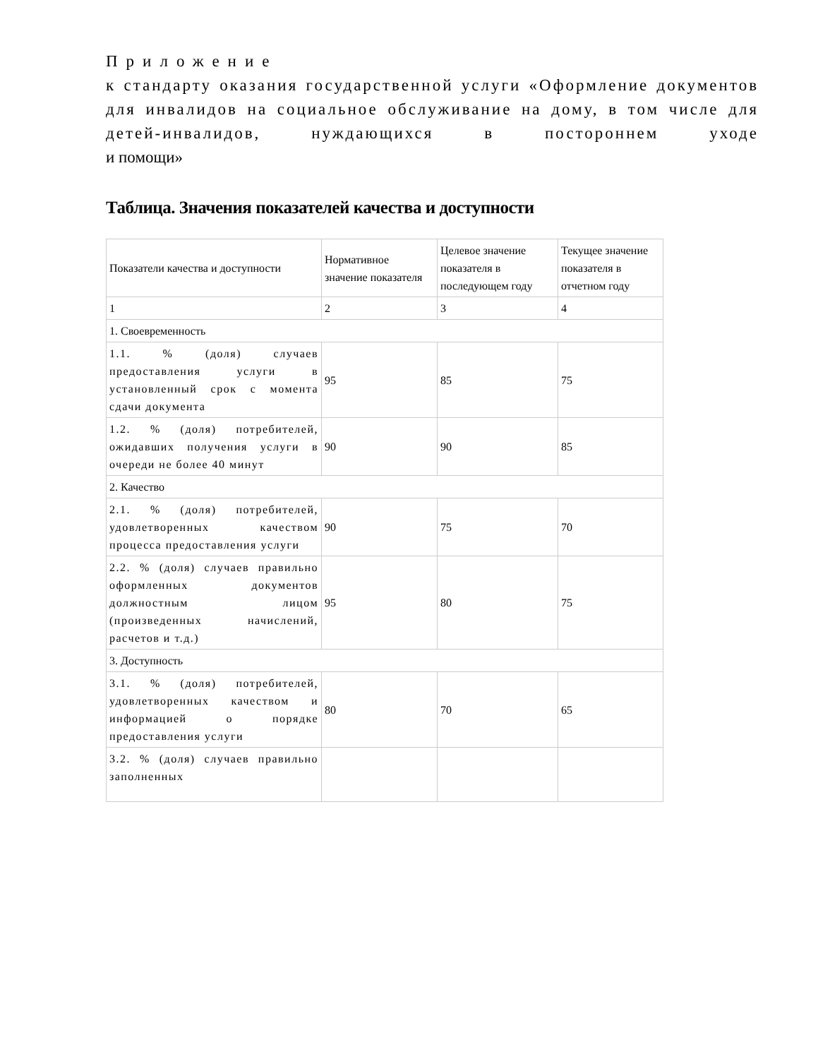Приложение
к стандарту оказания государственной услуги «Оформление документов для инвалидов на социальное обслуживание на дому, в том числе для детей-инвалидов, нуждающихся в постороннем уходе
и помощи»
Таблица. Значения показателей качества и доступности
| Показатели качества и доступности | Нормативное значение показателя | Целевое значение показателя в последующем году | Текущее значение показателя в отчетном году |
| 1 | 2 | 3 | 4 |
| 1. Своевременность | | | |
| 1.1. % (доля) случаев предоставления услуги в установленный срок с момента сдачи документа | 95 | 85 | 75 |
| 1.2. % (доля) потребителей, ожидавших получения услуги в очереди не более 40 минут | 90 | 90 | 85 |
| 2. Качество | | | |
| 2.1. % (доля) потребителей, удовлетворенных качеством процесса предоставления услуги | 90 | 75 | 70 |
| 2.2. % (доля) случаев правильно оформленных документов должностным лицом (произведенных начислений, расчетов и т.д.) | 95 | 80 | 75 |
| 3. Доступность | | | |
| 3.1. % (доля) потребителей, удовлетворенных качеством и информацией о порядке предоставления услуги | 80 | 70 | 65 |
| 3.2. % (доля) случаев правильно заполненных | | | |